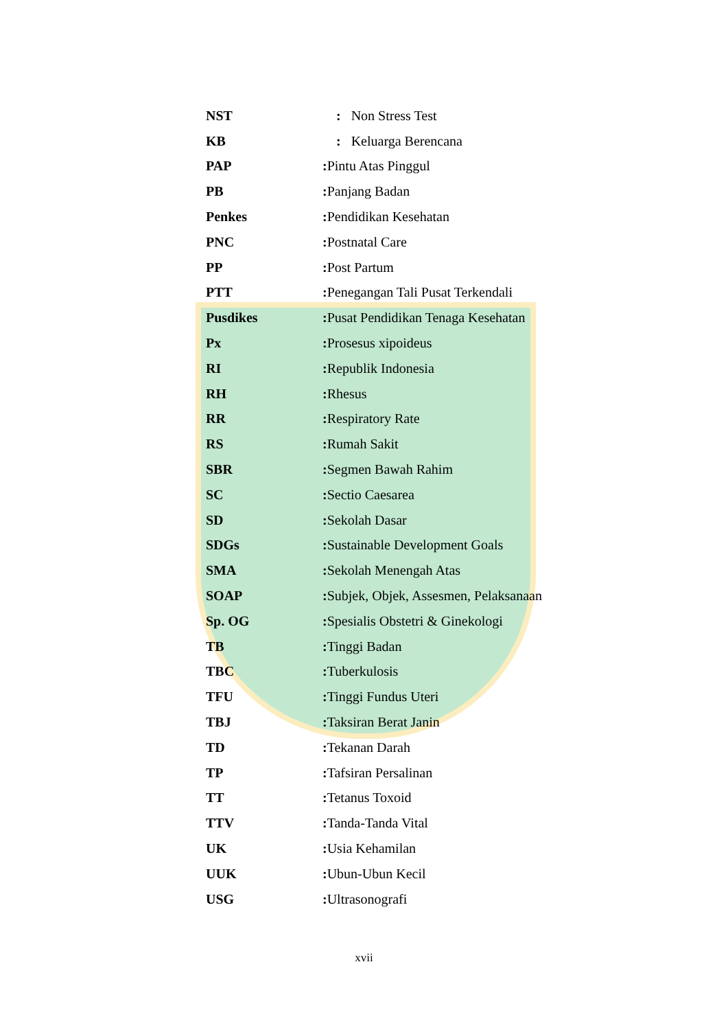| NST | : Non Stress Test |
| KB | : Keluarga Berencana |
| PAP | : Pintu Atas Pinggul |
| PB | : Panjang Badan |
| Penkes | : Pendidikan Kesehatan |
| PNC | : Postnatal Care |
| PP | : Post Partum |
| PTT | : Penegangan Tali Pusat Terkendali |
| Pusdikes | : Pusat Pendidikan Tenaga Kesehatan |
| Px | : Prosesus xipoideus |
| RI | : Republik Indonesia |
| RH | : Rhesus |
| RR | : Respiratory Rate |
| RS | : Rumah Sakit |
| SBR | : Segmen Bawah Rahim |
| SC | : Sectio Caesarea |
| SD | : Sekolah Dasar |
| SDGs | : Sustainable Development Goals |
| SMA | : Sekolah Menengah Atas |
| SOAP | : Subjek, Objek, Assesmen, Pelaksanaan |
| Sp. OG | : Spesialis Obstetri & Ginekologi |
| TB | : Tinggi Badan |
| TBC | : Tuberkulosis |
| TFU | : Tinggi Fundus Uteri |
| TBJ | : Taksiran Berat Janin |
| TD | : Tekanan Darah |
| TP | : Tafsiran Persalinan |
| TT | : Tetanus Toxoid |
| TTV | : Tanda-Tanda Vital |
| UK | : Usia Kehamilan |
| UUK | : Ubun-Ubun Kecil |
| USG | : Ultrasonografi |
xvii